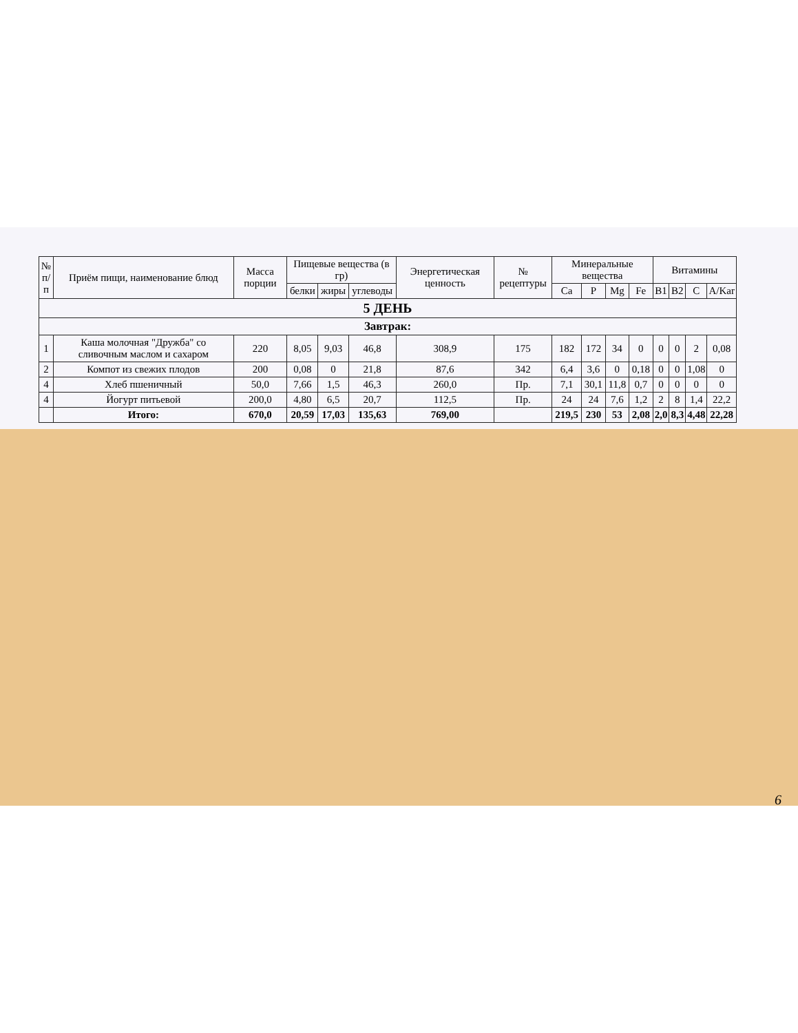| № п/п | Приём пищи, наименование блюд | Масса порции | Пищевые вещества (в гр) | | | Энергетическая ценность | № рецептуры | Минеральные вещества | | | | Витамины | | | |
| --- | --- | --- | --- | --- | --- | --- | --- | --- | --- | --- | --- | --- | --- | --- | --- |
| | | | белки | жиры | углеводы | | | Ca | P | Mg | Fe | B1 | B2 | C | A/Kar |
| 5 ДЕНЬ | | | | | | | | | | | | | | | |
| Завтрак: | | | | | | | | | | | | | | | |
| 1 | Каша молочная "Дружба" со сливочным маслом и сахаром | 220 | 8,05 | 9,03 | 46,8 | 308,9 | 175 | 182 | 172 | 34 | 0 | 0 | 0 | 2 | 0,08 |
| 2 | Компот из свежих плодов | 200 | 0,08 | 0 | 21,8 | 87,6 | 342 | 6,4 | 3,6 | 0 | 0,18 | 0 | 0 | 1,08 | 0 |
| 4 | Хлеб пшеничный | 50,0 | 7,66 | 1,5 | 46,3 | 260,0 | Пр. | 7,1 | 30,1 | 11,8 | 0,7 | 0 | 0 | 0 | 0 |
| 4 | Йогурт питьевой | 200,0 | 4,80 | 6,5 | 20,7 | 112,5 | Пр. | 24 | 24 | 7,6 | 1,2 | 2 | 8 | 1,4 | 22,2 |
| | Итого: | 670,0 | 20,59 | 17,03 | 135,63 | 769,00 | | 219,5 | 230 | 53 | 2,08 | 2,0 | 8,3 | 4,48 | 22,28 |
6